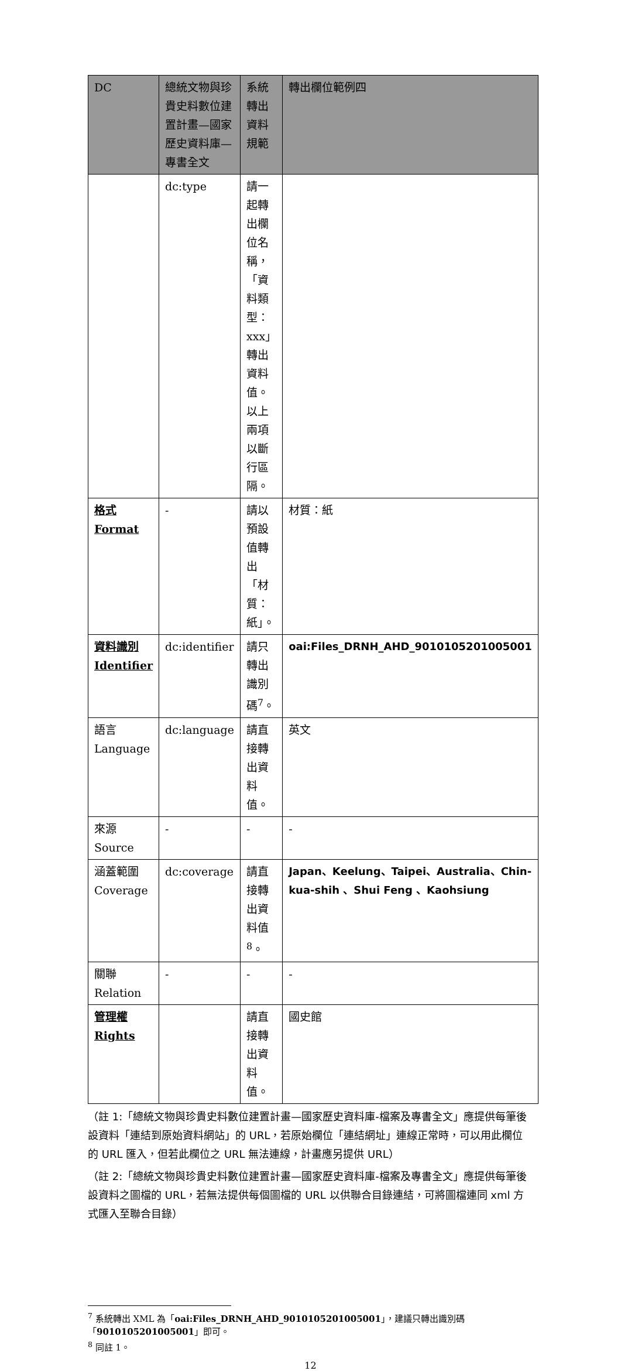| DC | 總統文物與珍貴史料數位建置計畫—國家歷史資料庫—專書全文 | 系統轉出資料規範 | 轉出欄位範例四 |
| --- | --- | --- | --- |
| | dc:type | 請一起轉出欄位名稱，「資料類型：xxx」轉出資料值。 以上兩項以斷行區隔。 | |
| 格式 Format | - | 請以預設值轉出「材質：紙」。 | 材質：紙 |
| 資料識別 Identifier | dc:identifier | 請只轉出識別碼<sup>7</sup>。 | oai:Files_DRNH_AHD_9010105201005001 |
| 語言 Language | dc:language | 請直接轉出資料值。 | 英文 |
| 來源 Source | - | - | - |
| 涵蓋範圍 Coverage | dc:coverage | 請直接轉出資料值<sup>8</sup>。 | Japan、Keelung、Taipei、Australia、Chin-kua-shih 、Shui Feng 、Kaohsiung |
| 關聯 Relation | - | - | - |
| 管理權 Rights | | 請直接轉出資料值。 | 國史館 |
（註 1:「總統文物與珍貴史料數位建置計畫—國家歷史資料庫-檔案及專書全文」應提供每筆後設資料「連結到原始資料網站」的 URL，若原始欄位「連結網址」連線正常時，可以用此欄位的 URL 匯入，但若此欄位之 URL 無法連線，計畫應另提供 URL）
（註 2:「總統文物與珍貴史料數位建置計畫—國家歷史資料庫-檔案及專書全文」應提供每筆後設資料之圖檔的 URL，若無法提供每個圖檔的 URL 以供聯合目錄連結，可將圖檔連同 xml 方式匯入至聯合目錄）
<sup>7</sup> 系統轉出 XML 為「oai:Files_DRNH_AHD_9010105201005001」，建議只轉出識別碼「9010105201005001」即可。
<sup>8</sup> 同註 1。
12